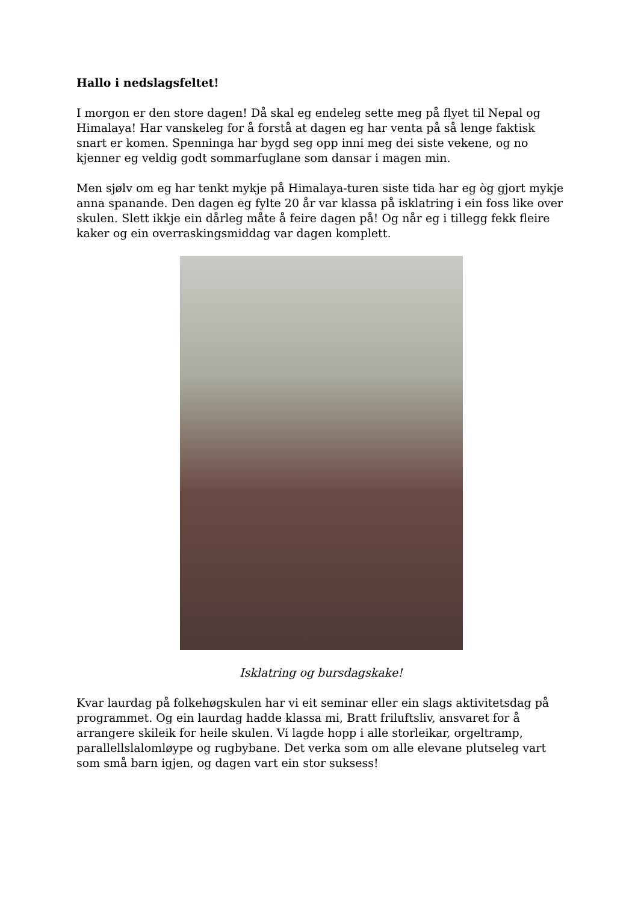Hallo i nedslagsfeltet!
I morgon er den store dagen! Då skal eg endeleg sette meg på flyet til Nepal og Himalaya! Har vanskeleg for å forstå at dagen eg har venta på så lenge faktisk snart er komen. Spenninga har bygd seg opp inni meg dei siste vekene, og no kjenner eg veldig godt sommarfuglane som dansar i magen min.
Men sjølv om eg har tenkt mykje på Himalaya-turen siste tida har eg òg gjort mykje anna spanande. Den dagen eg fylte 20 år var klassa på isklatring i ein foss like over skulen. Slett ikkje ein dårleg måte å feire dagen på! Og når eg i tillegg fekk fleire kaker og ein overraskingsmiddag var dagen komplett.
Isklatring og bursdagskake!
Kvar laurdag på folkehøgskulen har vi eit seminar eller ein slags aktivitetsdag på programmet. Og ein laurdag hadde klassa mi, Bratt friluftsliv, ansvaret for å arrangere skileik for heile skulen. Vi lagde hopp i alle storleikar, orgeltramp, parallellslalomløype og rugbybane. Det verka som om alle elevane plutseleg vart som små barn igjen, og dagen vart ein stor suksess!